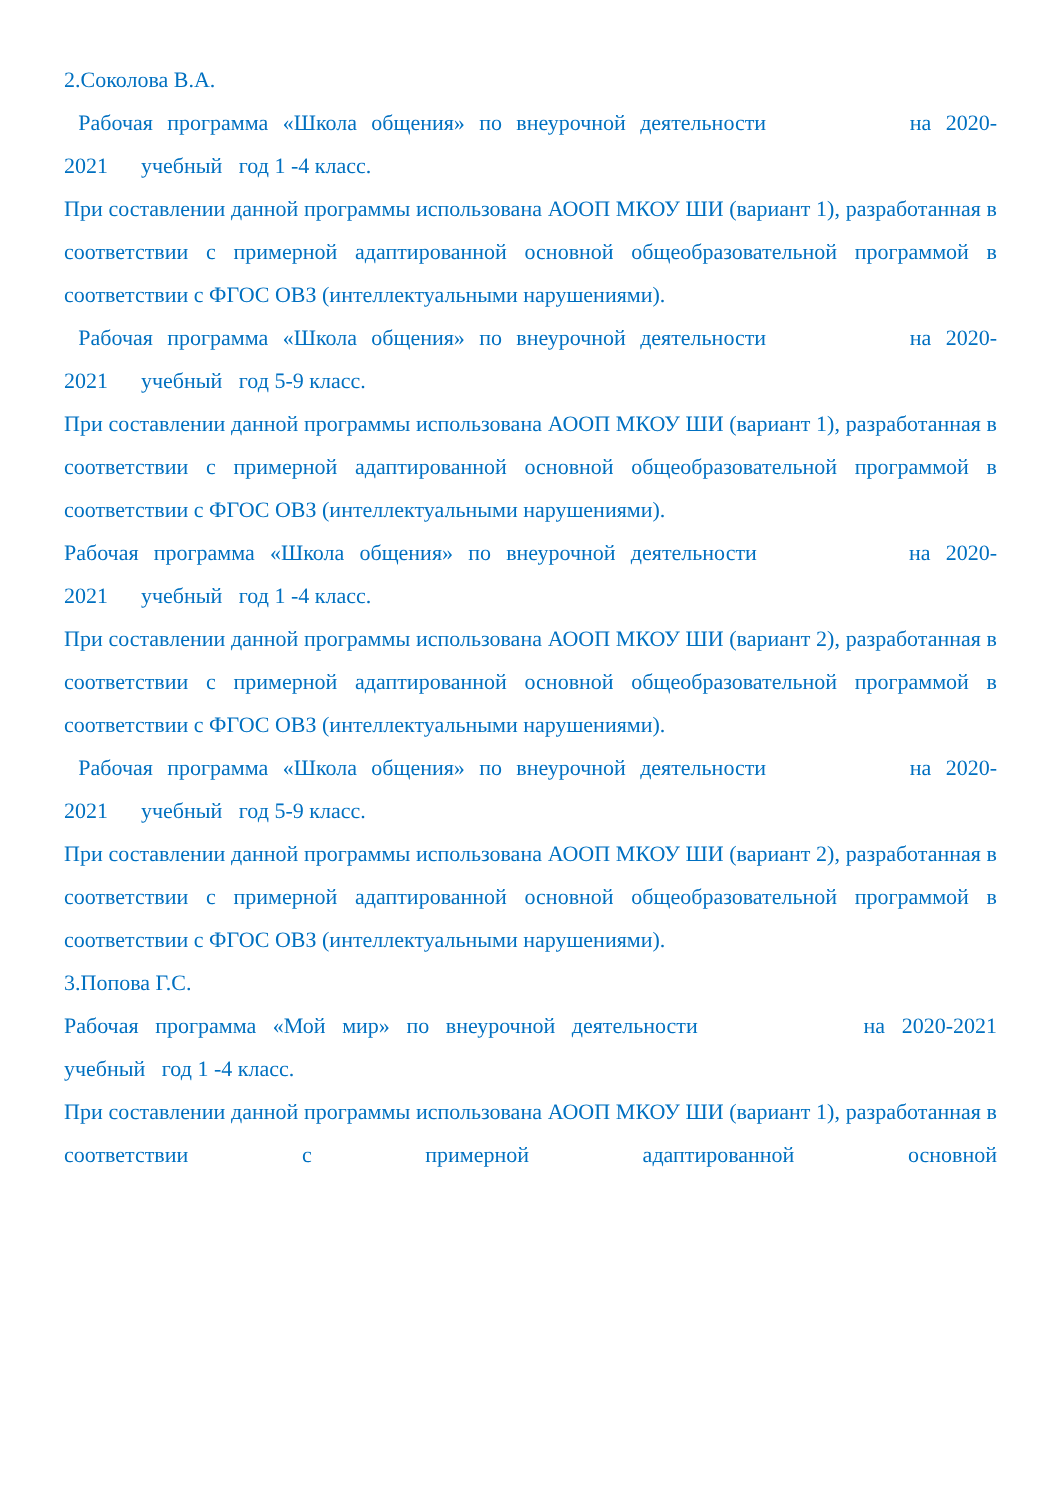2.Соколова В.А.
Рабочая программа «Школа общения» по внеурочной деятельности на 2020-
2021 учебный год 1 -4 класс.
При составлении данной программы использована АООП МКОУ ШИ (вариант 1), разработанная в соответствии с примерной адаптированной основной общеобразовательной программой в соответствии с ФГОС ОВЗ (интеллектуальными нарушениями).
Рабочая программа «Школа общения» по внеурочной деятельности на 2020-
2021 учебный год 5-9 класс.
При составлении данной программы использована АООП МКОУ ШИ (вариант 1), разработанная в соответствии с примерной адаптированной основной общеобразовательной программой в соответствии с ФГОС ОВЗ (интеллектуальными нарушениями).
Рабочая программа «Школа общения» по внеурочной деятельности на 2020-
2021 учебный год 1 -4 класс.
При составлении данной программы использована АООП МКОУ ШИ (вариант 2), разработанная в соответствии с примерной адаптированной основной общеобразовательной программой в соответствии с ФГОС ОВЗ (интеллектуальными нарушениями).
Рабочая программа «Школа общения» по внеурочной деятельности на 2020-
2021 учебный год 5-9 класс.
При составлении данной программы использована АООП МКОУ ШИ (вариант 2), разработанная в соответствии с примерной адаптированной основной общеобразовательной программой в соответствии с ФГОС ОВЗ (интеллектуальными нарушениями).
3.Попова Г.С.
Рабочая программа «Мой мир» по внеурочной деятельности на 2020-2021
учебный год 1 -4 класс.
При составлении данной программы использована АООП МКОУ ШИ (вариант 1), разработанная в соответствии с примерной адаптированной основной